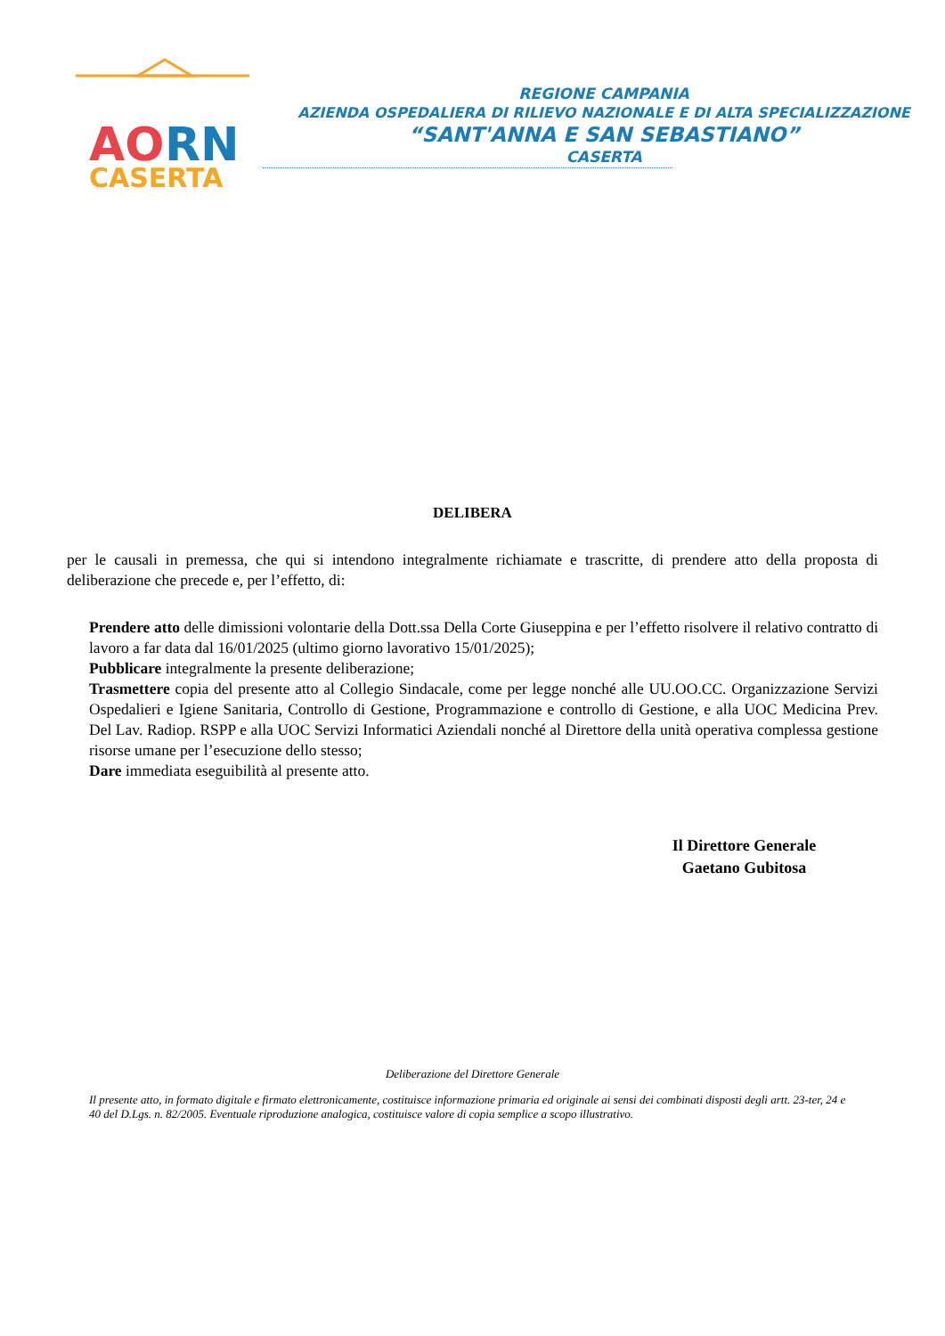AO
RN
CASERTA
REGIONE CAMPANIA
AZIENDA OSPEDALIERA DI RILIEVO NAZIONALE E DI ALTA SPECIALIZZAZIONE
“SANT'ANNA E SAN SEBASTIANO”
CASERTA
DELIBERA
per le causali in premessa, che qui si intendono integralmente richiamate e trascritte, di prendere atto della proposta di deliberazione che precede e, per l’effetto, di:
Prendere atto delle dimissioni volontarie della Dott.ssa Della Corte Giuseppina e per l’effetto risolvere il relativo contratto di lavoro a far data dal 16/01/2025 (ultimo giorno lavorativo 15/01/2025);
Pubblicare integralmente la presente deliberazione;
Trasmettere copia del presente atto al Collegio Sindacale, come per legge nonché alle UU.OO.CC. Organizzazione Servizi Ospedalieri e Igiene Sanitaria, Controllo di Gestione, Programmazione e controllo di Gestione, e alla UOC Medicina Prev. Del Lav. Radiop. RSPP e alla UOC Servizi Informatici Aziendali nonché al Direttore della unità operativa complessa gestione risorse umane per l’esecuzione dello stesso;
Dare immediata eseguibilità al presente atto.
Il Direttore Generale
Gaetano Gubitosa
Deliberazione del Direttore Generale
Il presente atto, in formato digitale e firmato elettronicamente, costituisce informazione primaria ed originale ai sensi dei combinati disposti degli artt. 23-ter, 24 e 40 del D.Lgs. n. 82/2005. Eventuale riproduzione analogica, costituisce valore di copia semplice a scopo illustrativo.